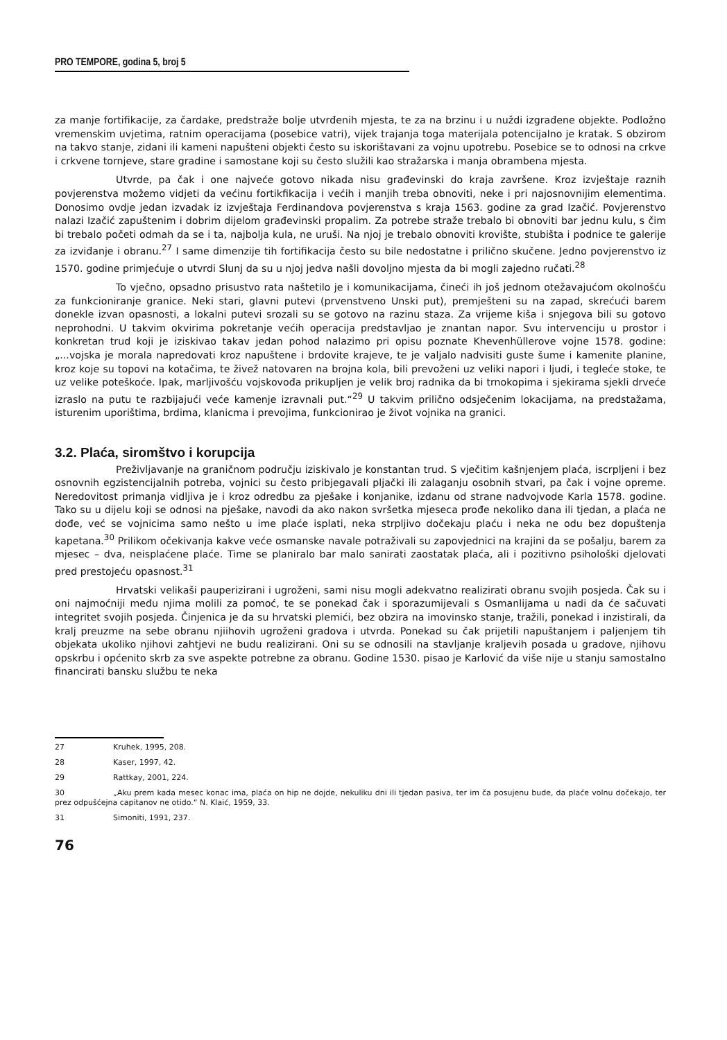PRO TEMPORE, godina 5, broj 5
za manje fortifikacije, za čardake, predstraže bolje utvrđenih mjesta, te za na brzinu i u nuždi izgrađene objekte. Podložno vremenskim uvjetima, ratnim operacijama (posebice vatri), vijek trajanja toga materijala potencijalno je kratak. S obzirom na takvo stanje, zidani ili kameni napušteni objekti često su iskorištavani za vojnu upotrebu. Posebice se to odnosi na crkve i crkvene tornjeve, stare gradine i samostane koji su često služili kao stražarska i manja obrambena mjesta.
Utvrde, pa čak i one najveće gotovo nikada nisu građevinski do kraja završene. Kroz izvještaje raznih povjerenstva možemo vidjeti da većinu fortikfikacija i većih i manjih treba obnoviti, neke i pri najosnovnijim elementima. Donosimo ovdje jedan izvadak iz izvještaja Ferdinandova povjerenstva s kraja 1563. godine za grad Izačić. Povjerenstvo nalazi Izačić zapuštenim i dobrim dijelom građevinski propalim. Za potrebe straže trebalo bi obnoviti bar jednu kulu, s čim bi trebalo početi odmah da se i ta, najbolja kula, ne uruši. Na njoj je trebalo obnoviti krovište, stubišta i podnice te galerije za izviđanje i obranu.<sup>27</sup> I same dimenzije tih fortifikacija često su bile nedostatne i prilično skučene. Jedno povjerenstvo iz 1570. godine primjećuje o utvrdi Slunj da su u njoj jedva našli dovoljno mjesta da bi mogli zajedno ručati.<sup>28</sup>
To vječno, opsadno prisustvo rata naštetilo je i komunikacijama, čineći ih još jednom otežavajućom okolnošću za funkcioniranje granice. Neki stari, glavni putevi (prvenstveno Unski put), premješteni su na zapad, skrećući barem donekle izvan opasnosti, a lokalni putevi srozali su se gotovo na razinu staza. Za vrijeme kiša i snjegova bili su gotovo neprohodni. U takvim okvirima pokretanje većih operacija predstavljao je znantan napor. Svu intervenciju u prostor i konkretan trud koji je iziskivao takav jedan pohod nalazimo pri opisu poznate Khevenhüllerove vojne 1578. godine: „...vojska je morala napredovati kroz napuštene i brdovite krajeve, te je valjalo nadvisiti guste šume i kamenite planine, kroz koje su topovi na kotačima, te živež natovaren na brojna kola, bili prevoženi uz veliki napori i ljudi, i tegleće stoke, te uz velike poteškoće. Ipak, marljivošću vojskovođa prikupljen je velik broj radnika da bi trnokopima i sjekirama sjekli drveće izraslo na putu te razbijajući veće kamenje izravnali put.“<sup>29</sup> U takvim prilično odsječenim lokacijama, na predstažama, isturenim uporištima, brdima, klanicma i prevojima, funkcionirao je život vojnika na granici.
3.2. Plaća, siromštvo i korupcija
Preživljavanje na graničnom području iziskivalo je konstantan trud. S vječitim kašnjenjem plaća, iscrpljeni i bez osnovnih egzistencijalnih potreba, vojnici su često pribjegavali pljački ili zalaganju osobnih stvari, pa čak i vojne opreme. Neredovitost primanja vidljiva je i kroz odredbu za pješake i konjanike, izdanu od strane nadvojvode Karla 1578. godine. Tako su u dijelu koji se odnosi na pješake, navodi da ako nakon svršetka mjeseca prođe nekoliko dana ili tjedan, a plaća ne dođe, već se vojnicima samo nešto u ime plaće isplati, neka strpljivo dočekaju plaću i neka ne odu bez dopuštenja kapetana.<sup>30</sup> Prilikom očekivanja kakve veće osmanske navale potraživali su zapovjednici na krajini da se pošalju, barem za mjesec – dva, neisplaćene plaće. Time se planiralo bar malo sanirati zaostatak plaća, ali i pozitivno psihološki djelovati pred prestojeću opasnost.<sup>31</sup>
Hrvatski velikaši pauperizirani i ugroženi, sami nisu mogli adekvatno realizirati obranu svojih posjeda. Čak su i oni najmoćniji među njima molili za pomoć, te se ponekad čak i sporazumijevali s Osmanlijama u nadi da će sačuvati integritet svojih posjeda. Činjenica je da su hrvatski plemići, bez obzira na imovinsko stanje, tražili, ponekad i inzistirali, da kralj preuzme na sebe obranu njiihovih ugroženi gradova i utvrda. Ponekad su čak prijetili napuštanjem i paljenjem tih objekata ukoliko njihovi zahtjevi ne budu realizirani. Oni su se odnosili na stavljanje kraljevih posada u gradove, njihovu opskrbu i općenito skrb za sve aspekte potrebne za obranu. Godine 1530. pisao je Karlović da više nije u stanju samostalno financirati bansku službu te neka
27 Kruhek, 1995, 208.
28 Kaser, 1997, 42.
29 Rattkay, 2001, 224.
30 „Aku prem kada mesec konac ima, plaća on hip ne dojde, nekuliku dni ili tjedan pasiva, ter im ča posujenu bude, da plaće volnu dočekajo, ter prez odpušćejna capitanov ne otido.“ N. Klaić, 1959, 33.
31 Simoniti, 1991, 237.
76